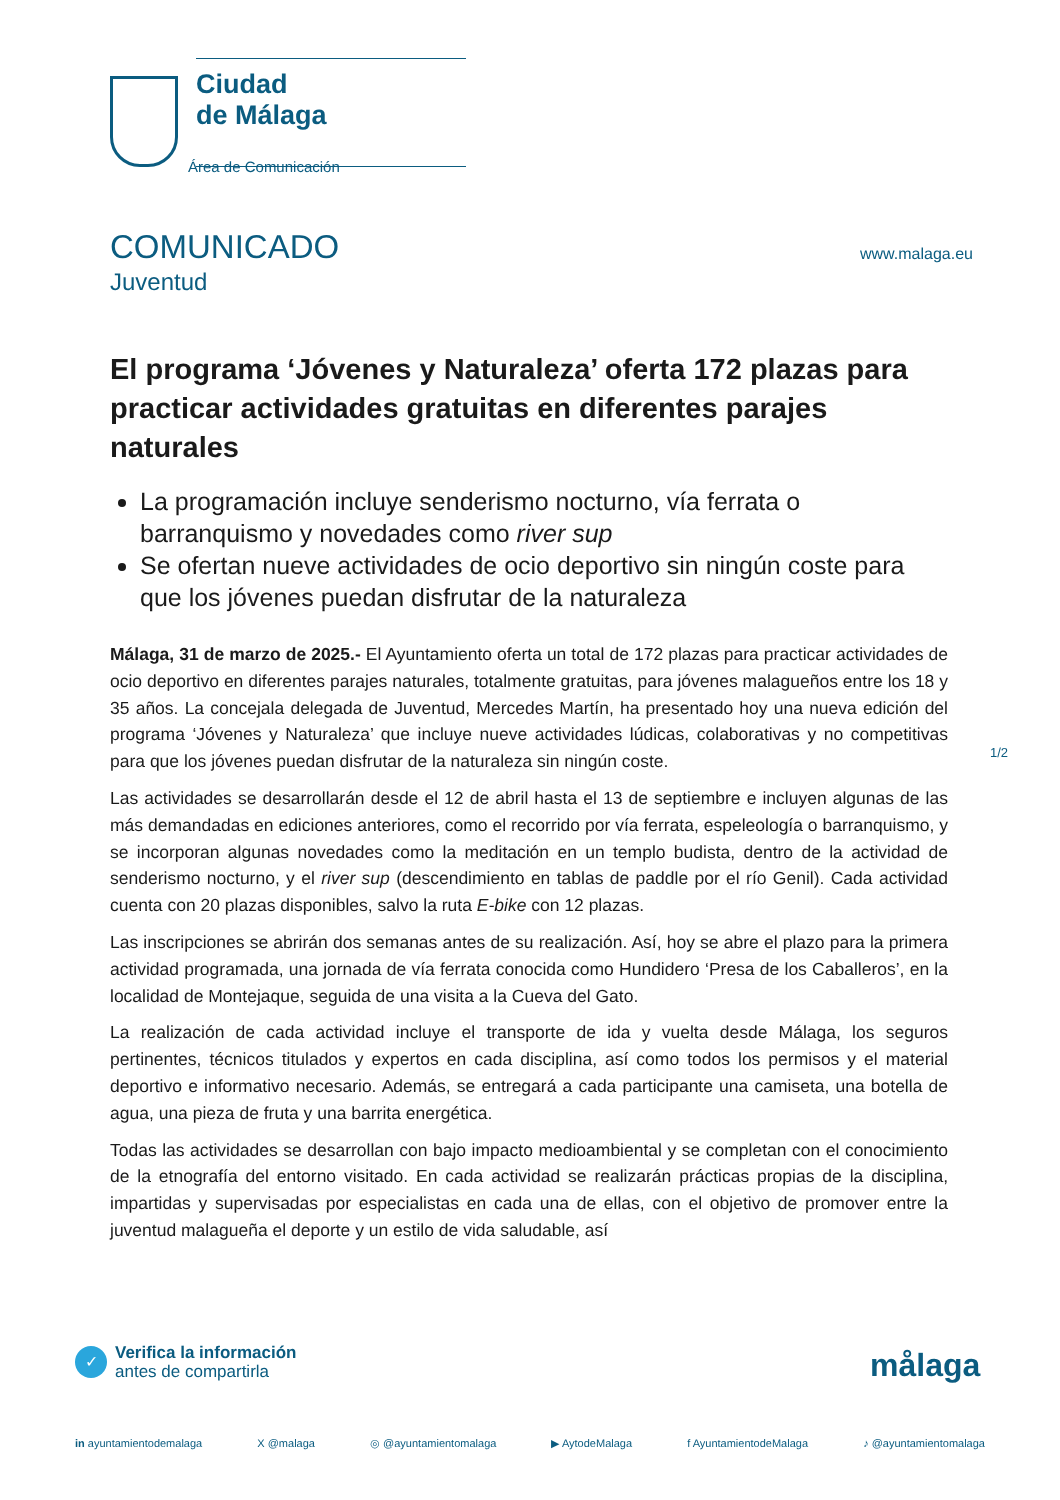Ciudad
de Málaga
Área de Comunicación
COMUNICADO
Juventud
www.malaga.eu
El programa ‘Jóvenes y Naturaleza’ oferta 172 plazas para practicar actividades gratuitas en diferentes parajes naturales
La programación incluye senderismo nocturno, vía ferrata o barranquismo y novedades como river sup
Se ofertan nueve actividades de ocio deportivo sin ningún coste para que los jóvenes puedan disfrutar de la naturaleza
Málaga, 31 de marzo de 2025.- El Ayuntamiento oferta un total de 172 plazas para practicar actividades de ocio deportivo en diferentes parajes naturales, totalmente gratuitas, para jóvenes malagueños entre los 18 y 35 años. La concejala delegada de Juventud, Mercedes Martín, ha presentado hoy una nueva edición del programa ‘Jóvenes y Naturaleza’ que incluye nueve actividades lúdicas, colaborativas y no competitivas para que los jóvenes puedan disfrutar de la naturaleza sin ningún coste.
Las actividades se desarrollarán desde el 12 de abril hasta el 13 de septiembre e incluyen algunas de las más demandadas en ediciones anteriores, como el recorrido por vía ferrata, espeleología o barranquismo, y se incorporan algunas novedades como la meditación en un templo budista, dentro de la actividad de senderismo nocturno, y el river sup (descendimiento en tablas de paddle por el río Genil). Cada actividad cuenta con 20 plazas disponibles, salvo la ruta E-bike con 12 plazas.
Las inscripciones se abrirán dos semanas antes de su realización. Así, hoy se abre el plazo para la primera actividad programada, una jornada de vía ferrata conocida como Hundidero ‘Presa de los Caballeros’, en la localidad de Montejaque, seguida de una visita a la Cueva del Gato.
La realización de cada actividad incluye el transporte de ida y vuelta desde Málaga, los seguros pertinentes, técnicos titulados y expertos en cada disciplina, así como todos los permisos y el material deportivo e informativo necesario. Además, se entregará a cada participante una camiseta, una botella de agua, una pieza de fruta y una barrita energética.
Todas las actividades se desarrollan con bajo impacto medioambiental y se completan con el conocimiento de la etnografía del entorno visitado. En cada actividad se realizarán prácticas propias de la disciplina, impartidas y supervisadas por especialistas en cada una de ellas, con el objetivo de promover entre la juventud malagueña el deporte y un estilo de vida saludable, así
1/2
✓
Verifica la información
antes de compartirla
målaga
in ayuntamientodemalaga X @malaga ◎ @ayuntamientomalaga ▶ AytodeMalaga f AyuntamientodeMalaga ♪ @ayuntamientomalaga